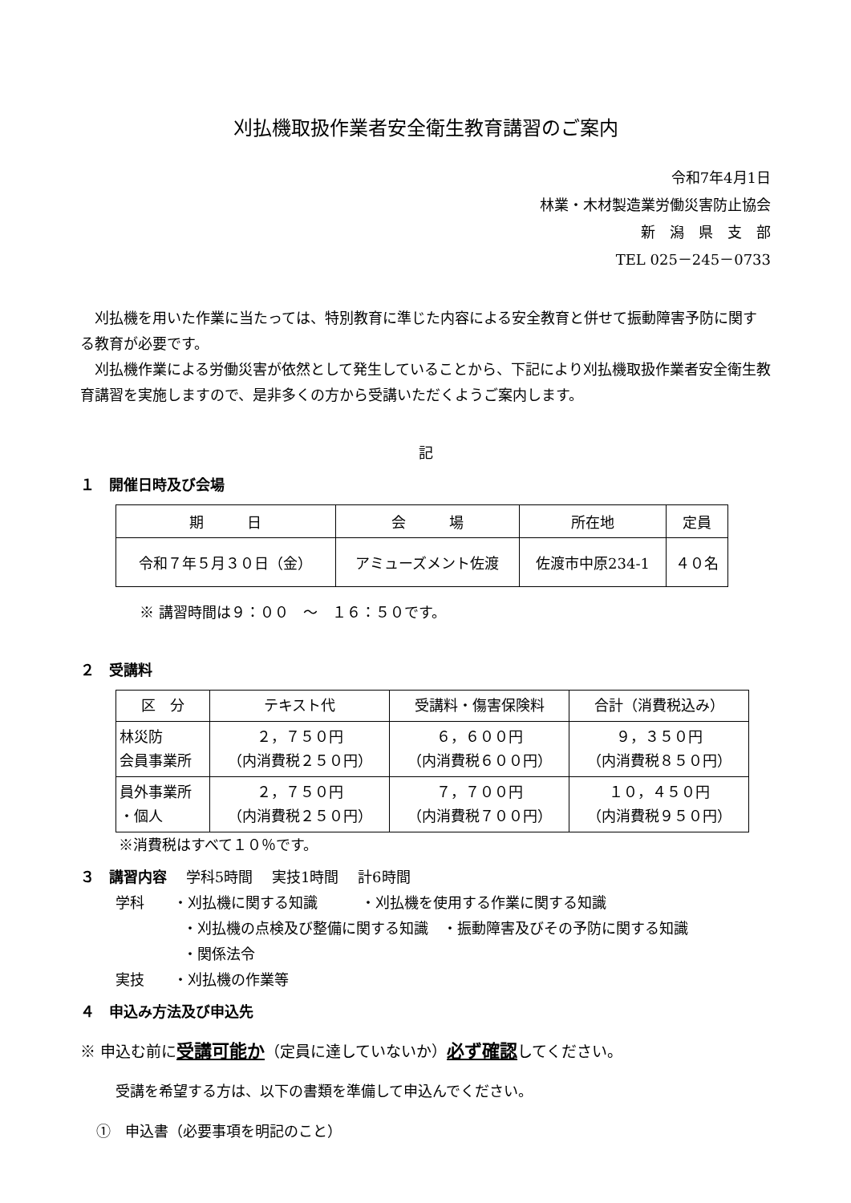刈払機取扱作業者安全衛生教育講習のご案内
令和7年4月1日
林業・木材製造業労働災害防止協会
新　潟　県　支　部
TEL 025－245－0733
刈払機を用いた作業に当たっては、特別教育に準じた内容による安全教育と併せて振動障害予防に関する教育が必要です。
刈払機作業による労働災害が依然として発生していることから、下記により刈払機取扱作業者安全衛生教育講習を実施しますので、是非多くの方から受講いただくようご案内します。
記
１　開催日時及び会場
| 期 日 | 会 場 | 所在地 | 定員 |
| --- | --- | --- | --- |
| 令和７年５月３０日（金） | アミューズメント佐渡 | 佐渡市中原234-1 | ４０名 |
※ 講習時間は９：００　～　１６：５０です。
２　受講料
| 区 分 | テキスト代 | 受講料・傷害保険料 | 合計（消費税込み） |
| --- | --- | --- | --- |
| 林災防 会員事業所 | ２，７５０円 （内消費税２５０円） | ６，６００円 （内消費税６００円） | ９，３５０円 （内消費税８５０円） |
| 員外事業所 ・個人 | ２，７５０円 （内消費税２５０円） | ７，７００円 （内消費税７００円） | １０，４５０円 （内消費税９５０円） |
※消費税はすべて１０％です。
３　講習内容　 学科5時間　 実技1時間　 計6時間
学科　　・刈払機に関する知識　　　・刈払機を使用する作業に関する知識
・刈払機の点検及び整備に関する知識　・振動障害及びその予防に関する知識
・関係法令
実技　　・刈払機の作業等
４　申込み方法及び申込先
※ 申込む前に受講可能か（定員に達していないか）必ず確認してください。
受講を希望する方は、以下の書類を準備して申込んでください。
①　申込書（必要事項を明記のこと）